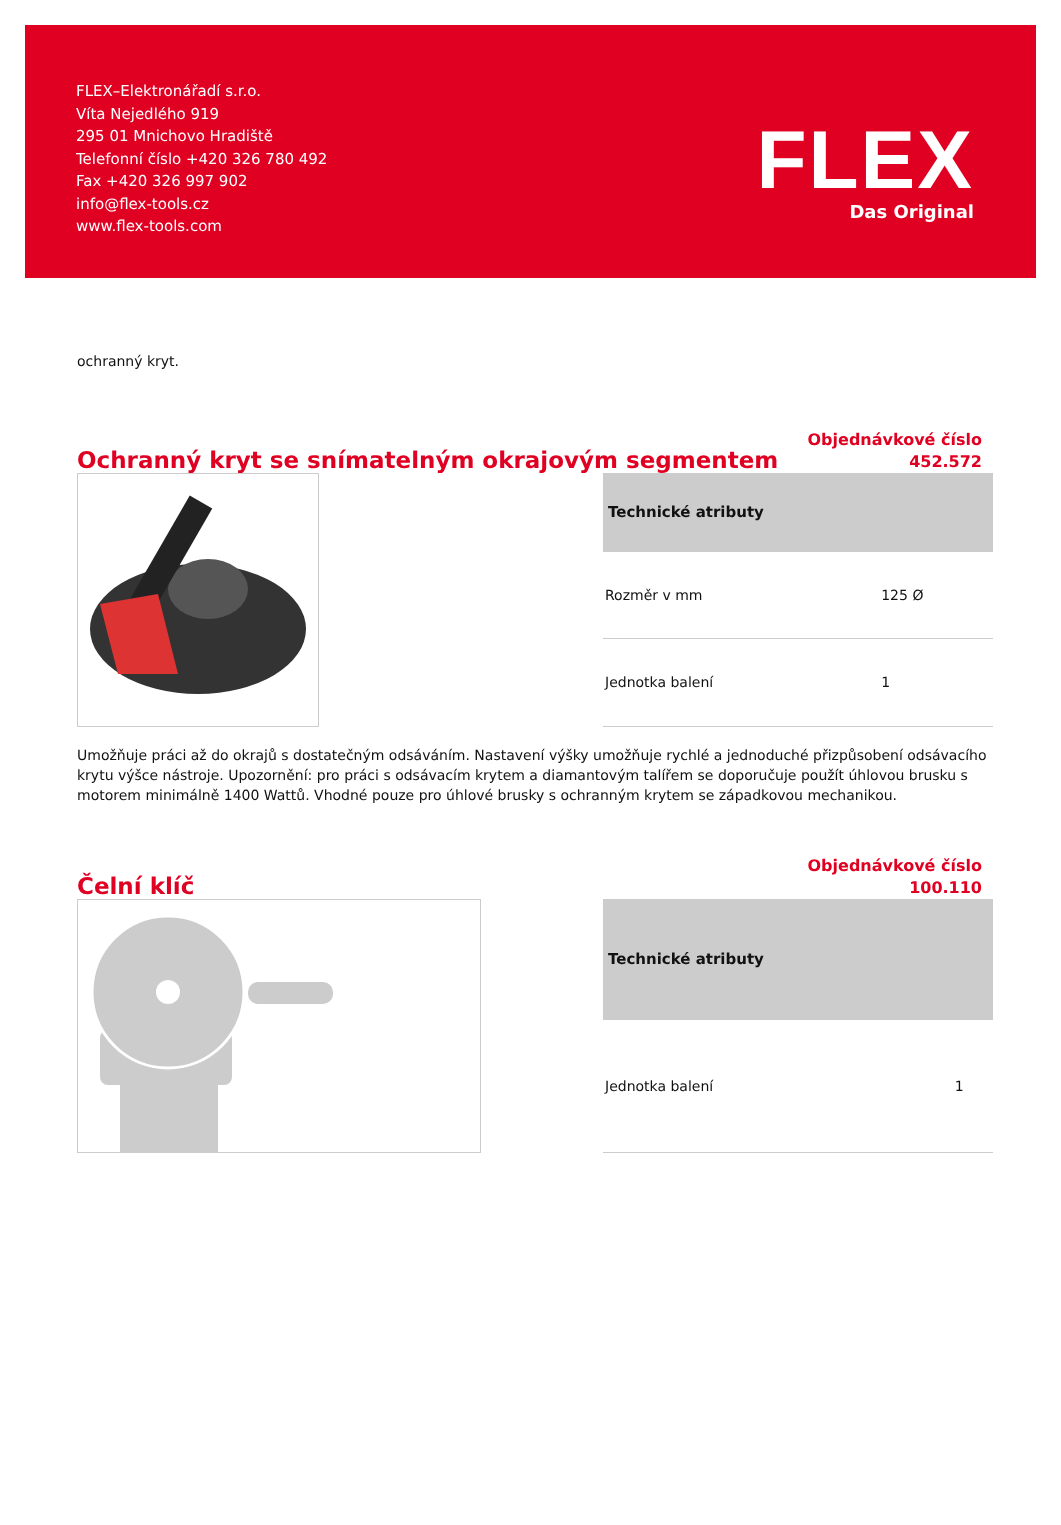FLEX–Elektronářadí s.r.o.
Víta Nejedlého 919
295 01 Mnichovo Hradiště
Telefonní číslo +420 326 780 492
Fax +420 326 997 902
info@flex-tools.cz
www.flex-tools.com
FLEX
Das Original
ochranný kryt.
Ochranný kryt se snímatelným okrajovým segmentem
Objednávkové číslo
452.572
| Technické atributy | |
| --- | --- |
| Rozměr v mm | 125 Ø |
| Jednotka balení | 1 |
Umožňuje práci až do okrajů s dostatečným odsáváním. Nastavení výšky umožňuje rychlé a jednoduché přizpůsobení odsávacího krytu výšce nástroje. Upozornění: pro práci s odsávacím krytem a diamantovým talířem se doporučuje použít úhlovou brusku s motorem minimálně 1400 Wattů. Vhodné pouze pro úhlové brusky s ochranným krytem se západkovou mechanikou.
Čelní klíč
Objednávkové číslo
100.110
| Technické atributy | |
| --- | --- |
| Jednotka balení | 1 |